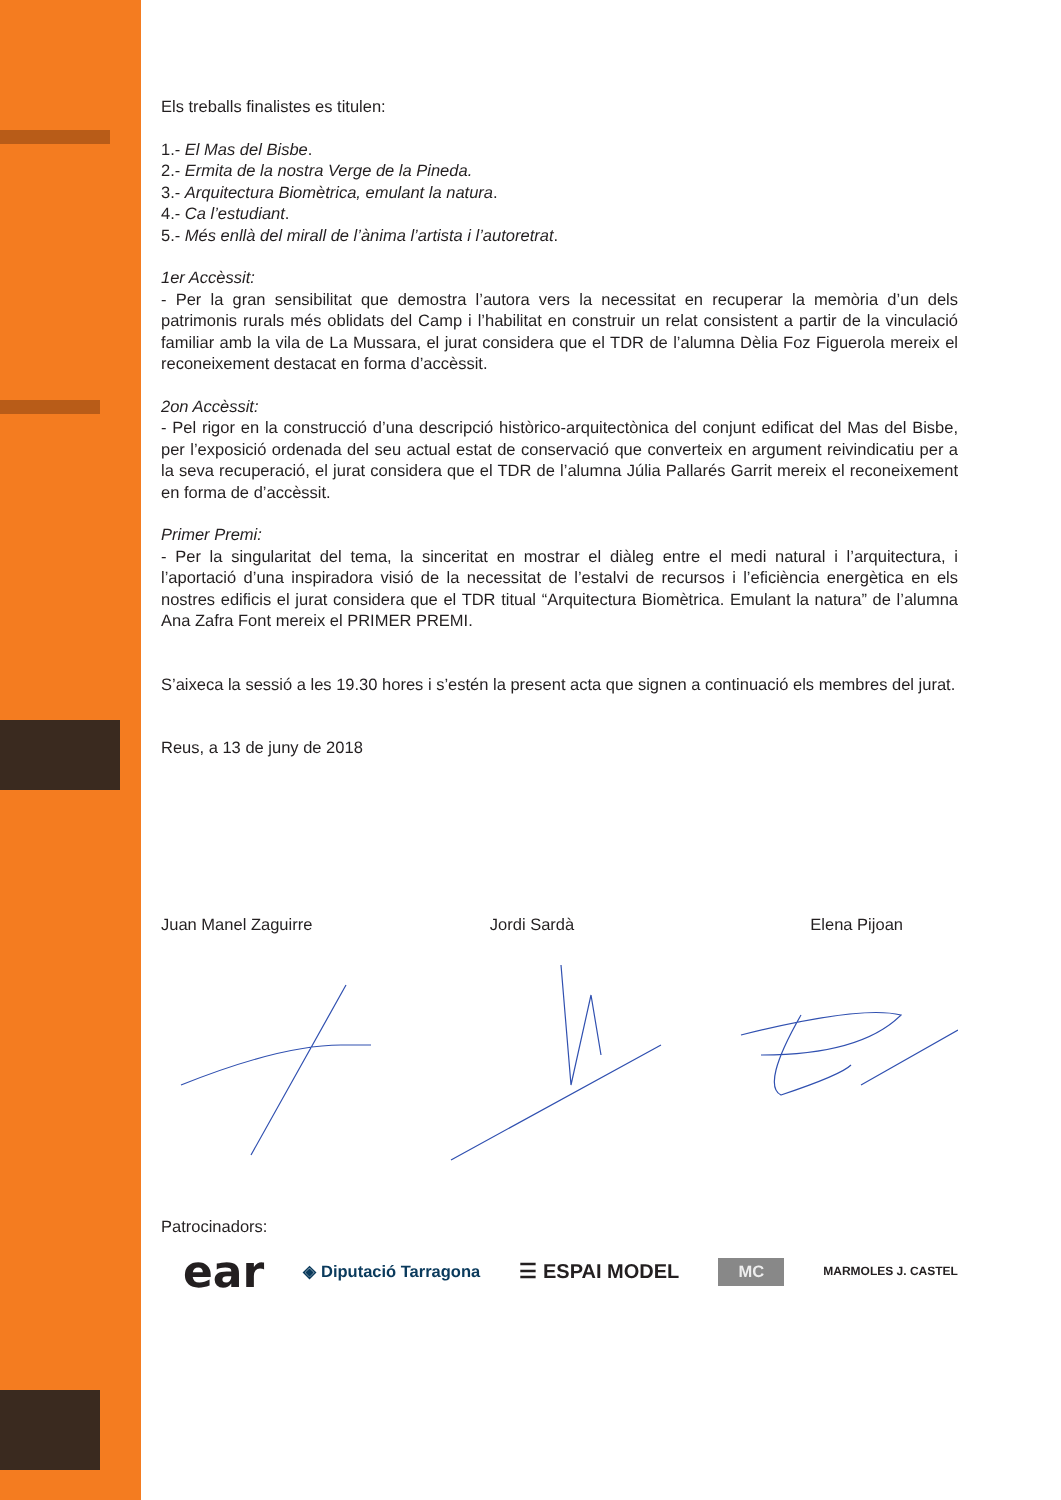Els treballs finalistes es titulen:
1.- El Mas del Bisbe.
2.- Ermita de la nostra Verge de la Pineda.
3.- Arquitectura Biomètrica, emulant la natura.
4.- Ca l’estudiant.
5.- Més enllà del mirall de l’ànima l’artista i l’autoretrat.
1er Accèssit:
- Per la gran sensibilitat que demostra l’autora vers la necessitat en recuperar la memòria d’un dels patrimonis rurals més oblidats del Camp i l’habilitat en construir un relat consistent a partir de la vinculació familiar amb la vila de La Mussara, el jurat considera que el TDR de l’alumna Dèlia Foz Figuerola mereix el reconeixement destacat en forma d’accèssit.
2on Accèssit:
- Pel rigor en la construcció d’una descripció històrico-arquitectònica del conjunt edificat del Mas del Bisbe, per l’exposició ordenada del seu actual estat de conservació que converteix en argument reivindicatiu per a la seva recuperació, el jurat considera que el TDR de l’alumna Júlia Pallarés Garrit mereix el reconeixement en forma de d’accèssit.
Primer Premi:
- Per la singularitat del tema, la sinceritat en mostrar el diàleg entre el medi natural i l’arquitectura, i l’aportació d’una inspiradora visió de la necessitat de l’estalvi de recursos i l’eficiència energètica en els nostres edificis el jurat considera que el TDR titual “Arquitectura Biomètrica. Emulant la natura” de l’alumna Ana Zafra Font mereix el PRIMER PREMI.
S’aixeca la sessió a les 19.30 hores i s’estén la present acta que signen a continuació els membres del jurat.
Reus, a 13 de juny de 2018
Juan Manel Zaguirre Jordi Sardà Elena Pijoan
Patrocinadors:
ear ◈ Diputació Tarragona ☰ ESPAI MODEL MC MARMOLES J. CASTEL